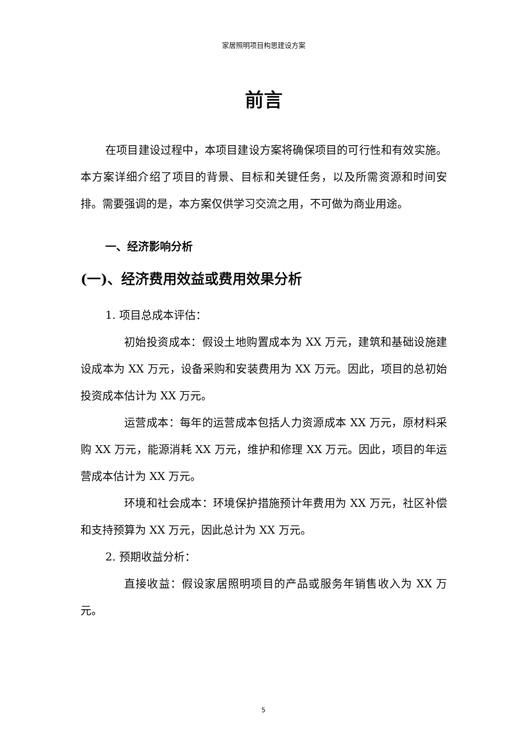家居照明项目构思建设方案
前言
在项目建设过程中，本项目建设方案将确保项目的可行性和有效实施。本方案详细介绍了项目的背景、目标和关键任务，以及所需资源和时间安排。需要强调的是，本方案仅供学习交流之用，不可做为商业用途。
一、经济影响分析
(一)、经济费用效益或费用效果分析
1. 项目总成本评估：
初始投资成本：假设土地购置成本为 XX 万元，建筑和基础设施建设成本为 XX 万元，设备采购和安装费用为 XX 万元。因此，项目的总初始投资成本估计为 XX 万元。
运营成本：每年的运营成本包括人力资源成本 XX 万元，原材料采购 XX 万元，能源消耗 XX 万元，维护和修理 XX 万元。因此，项目的年运营成本估计为 XX 万元。
环境和社会成本：环境保护措施预计年费用为 XX 万元，社区补偿和支持预算为 XX 万元，因此总计为 XX 万元。
2. 预期收益分析：
直接收益：假设家居照明项目的产品或服务年销售收入为 XX 万元。
5